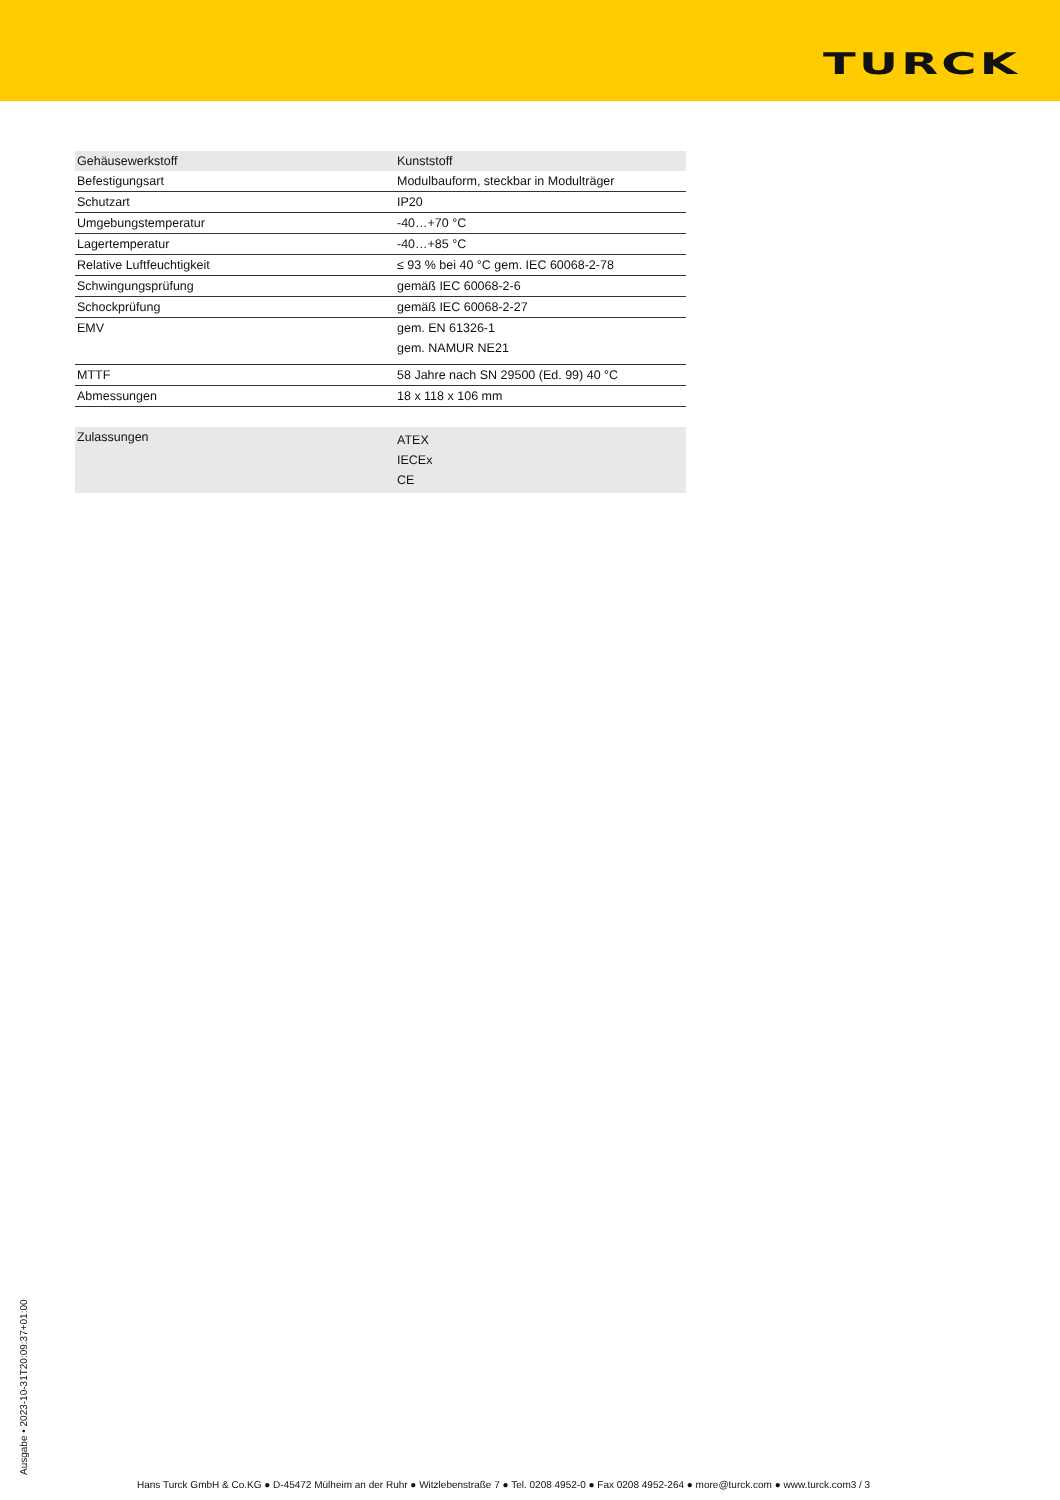TURCK
| Gehäusewerkstoff | Kunststoff |
| Befestigungsart | Modulbauform, steckbar in Modulträger |
| Schutzart | IP20 |
| Umgebungstemperatur | -40…+70 °C |
| Lagertemperatur | -40…+85 °C |
| Relative Luftfeuchtigkeit | ≤ 93 % bei 40 °C gem. IEC 60068-2-78 |
| Schwingungsprüfung | gemäß IEC 60068-2-6 |
| Schockprüfung | gemäß IEC 60068-2-27 |
| EMV | gem. EN 61326-1 gem. NAMUR NE21 |
| MTTF | 58 Jahre nach SN 29500 (Ed. 99) 40 °C |
| Abmessungen | 18 x 118 x 106 mm |
| Zulassungen | ATEX IECEx CE |
Ausgabe • 2023-10-31T20:09:37+01:00
Hans Turck GmbH & Co.KG ● D-45472 Mülheim an der Ruhr ● Witzlebenstraße 7 ● Tel. 0208 4952-0 ● Fax 0208 4952-264 ● more@turck.com ● www.turck.com3 / 3